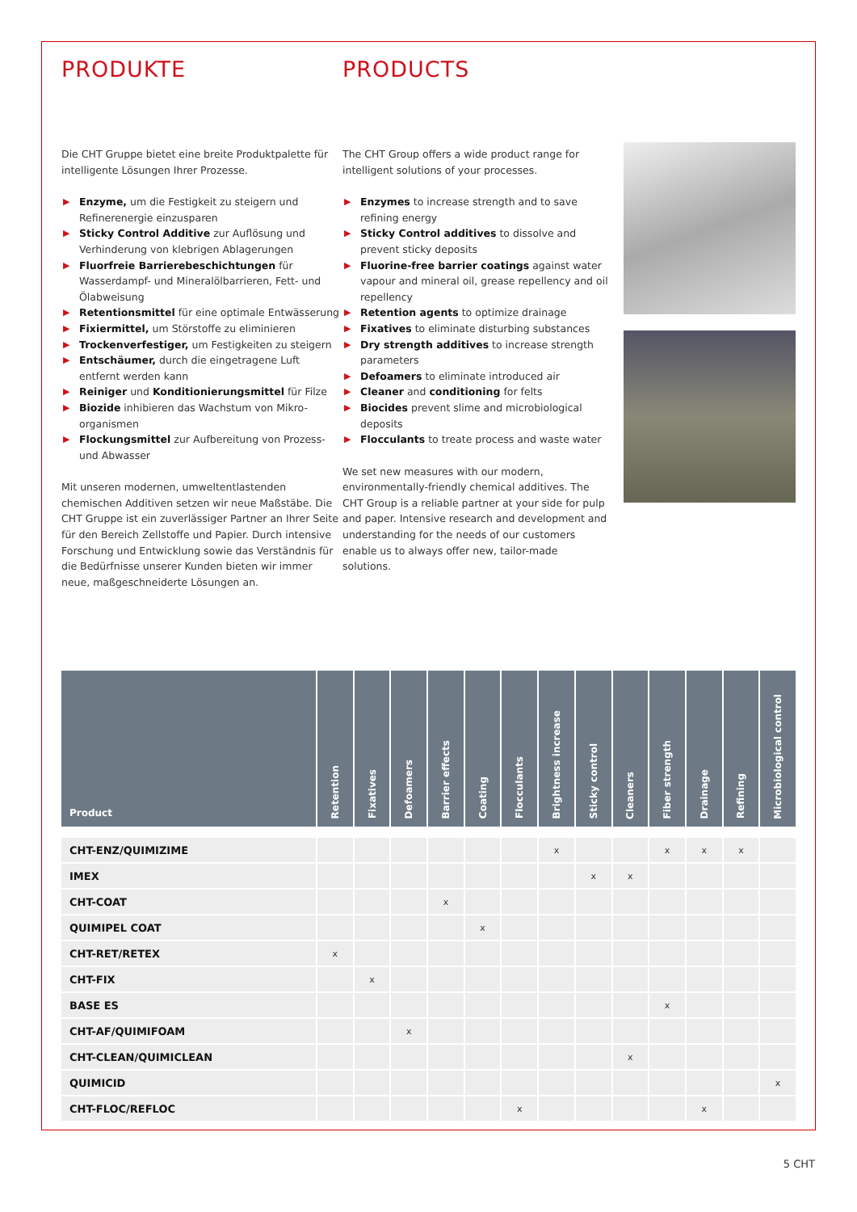PRODUKTE
Die CHT Gruppe bietet eine breite Produktpalette für intelligente Lösungen Ihrer Prozesse.
▶ Enzyme, um die Festigkeit zu steigern und Refinerenergie einzusparen
▶ Sticky Control Additive zur Auflösung und Verhinderung von klebrigen Ablagerungen
▶ Fluorfreie Barrierebeschichtungen für Wasserdampf- und Mineralölbarrieren, Fett- und Ölabweisung
▶ Retentionsmittel für eine optimale Entwässerung
▶ Fixiermittel, um Störstoffe zu eliminieren
▶ Trockenverfestiger, um Festigkeiten zu steigern
▶ Entschäumer, durch die eingetragene Luft entfernt werden kann
▶ Reiniger und Konditionierungsmittel für Filze
▶ Biozide inhibieren das Wachstum von Mikro-organismen
▶ Flockungsmittel zur Aufbereitung von Prozess- und Abwasser
Mit unseren modernen, umweltentlastenden chemischen Additiven setzen wir neue Maßstäbe. Die CHT Gruppe ist ein zuverlässiger Partner an Ihrer Seite für den Bereich Zellstoffe und Papier. Durch intensive Forschung und Entwicklung sowie das Verständnis für die Bedürfnisse unserer Kunden bieten wir immer neue, maßgeschneiderte Lösungen an.
PRODUCTS
The CHT Group offers a wide product range for intelligent solutions of your processes.
▶ Enzymes to increase strength and to save refining energy
▶ Sticky Control additives to dissolve and prevent sticky deposits
▶ Fluorine-free barrier coatings against water vapour and mineral oil, grease repellency and oil repellency
▶ Retention agents to optimize drainage
▶ Fixatives to eliminate disturbing substances
▶ Dry strength additives to increase strength parameters
▶ Defoamers to eliminate introduced air
▶ Cleaner and conditioning for felts
▶ Biocides prevent slime and microbiological deposits
▶ Flocculants to treate process and waste water
We set new measures with our modern, environmentally-friendly chemical additives. The CHT Group is a reliable partner at your side for pulp and paper. Intensive research and development and understanding for the needs of our customers enable us to always offer new, tailor-made solutions.
| Product | Retention | Fixatives | Defoamers | Barrier effects | Coating | Flocculants | Brightness increase | Sticky control | Cleaners | Fiber strength | Drainage | Refining | Microbiological control |
| --- | --- | --- | --- | --- | --- | --- | --- | --- | --- | --- | --- | --- | --- |
| CHT-ENZ/QUIMIZIME | | | | | | | x | | | x | x | x | |
| IMEX | | | | | | | | x | x | | | | |
| CHT-COAT | | | | x | | | | | | | | | |
| QUIMIPEL COAT | | | | | x | | | | | | | | |
| CHT-RET/RETEX | x | | | | | | | | | | | | |
| CHT-FIX | | x | | | | | | | | | | | |
| BASE ES | | | | | | | | | | x | | | |
| CHT-AF/QUIMIFOAM | | | x | | | | | | | | | | |
| CHT-CLEAN/QUIMICLEAN | | | | | | | | | x | | | | |
| QUIMICID | | | | | | | | | | | | | x |
| CHT-FLOC/REFLOC | | | | | | x | | | | | x | | |
5 CHT